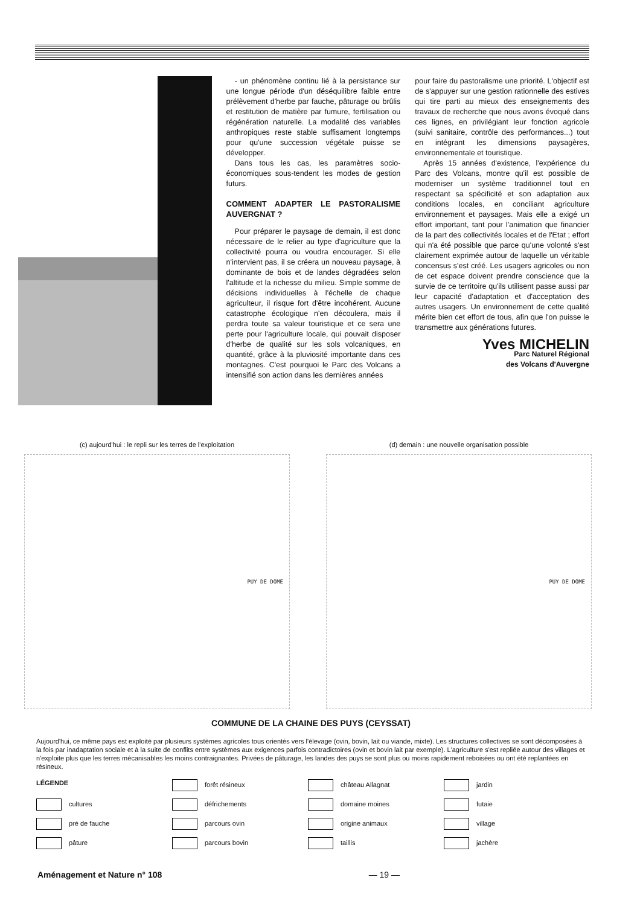- un phénomène continu lié à la persistance sur une longue période d'un déséquilibre faible entre prélèvement d'herbe par fauche, pâturage ou brûlis et restitution de matière par fumure, fertilisation ou régénération naturelle. La modalité des variables anthropiques reste stable suffisament longtemps pour qu'une succession végétale puisse se développer.
Dans tous les cas, les paramètres socio-économiques sous-tendent les modes de gestion futurs.
COMMENT ADAPTER LE PASTORALISME AUVERGNAT ?
Pour préparer le paysage de demain, il est donc nécessaire de le relier au type d'agriculture que la collectivité pourra ou voudra encourager. Si elle n'intervient pas, il se créera un nouveau paysage, à dominante de bois et de landes dégradées selon l'altitude et la richesse du milieu. Simple somme de décisions individuelles à l'échelle de chaque agriculteur, il risque fort d'être incohérent. Aucune catastrophe écologique n'en découlera, mais il perdra toute sa valeur touristique et ce sera une perte pour l'agriculture locale, qui pouvait disposer d'herbe de qualité sur les sols volcaniques, en quantité, grâce à la pluviosité importante dans ces montagnes. C'est pourquoi le Parc des Volcans a intensifié son action dans les dernières années
pour faire du pastoralisme une priorité. L'objectif est de s'appuyer sur une gestion rationnelle des estives qui tire parti au mieux des enseignements des travaux de recherche que nous avons évoqué dans ces lignes, en privilégiant leur fonction agricole (suivi sanitaire, contrôle des performances...) tout en intégrant les dimensions paysagères, environnementale et touristique.
Après 15 années d'existence, l'expérience du Parc des Volcans, montre qu'il est possible de moderniser un système traditionnel tout en respectant sa spécificité et son adaptation aux conditions locales, en conciliant agriculture environnement et paysages. Mais elle a exigé un effort important, tant pour l'animation que financier de la part des collectivités locales et de l'Etat ; effort qui n'a été possible que parce qu'une volonté s'est clairement exprimée autour de laquelle un véritable concensus s'est créé. Les usagers agricoles ou non de cet espace doivent prendre conscience que la survie de ce territoire qu'ils utilisent passe aussi par leur capacité d'adaptation et d'acceptation des autres usagers. Un environnement de cette qualité mérite bien cet effort de tous, afin que l'on puisse le transmettre aux générations futures.
Yves MICHELIN
Parc Naturel Régional
des Volcans d'Auvergne
(c) aujourd'hui : le repli sur les terres de l'exploitation
PUY DE DOME
(d) demain : une nouvelle organisation possible
PUY DE DOME
COMMUNE DE LA CHAINE DES PUYS (CEYSSAT)
Aujourd'hui, ce même pays est exploité par plusieurs systèmes agricoles tous orientés vers l'élevage (ovin, bovin, lait ou viande, mixte). Les structures collectives se sont décomposées à la fois par inadaptation sociale et à la suite de conflits entre systèmes aux exigences parfois contradictoires (ovin et bovin lait par exemple). L'agriculture s'est repliée autour des villages et n'exploite plus que les terres mécanisables les moins contraignantes. Privées de pâturage, les landes des puys se sont plus ou moins rapidement reboisées ou ont été replantées en résineux.
LÉGENDE forêt résineux château Allagnat jardin cultures défrichements domaine moines futaie pré de fauche parcours ovin origine animaux village pâture parcours bovin taillis jachère
Aménagement et Nature n° 108 — 19 —